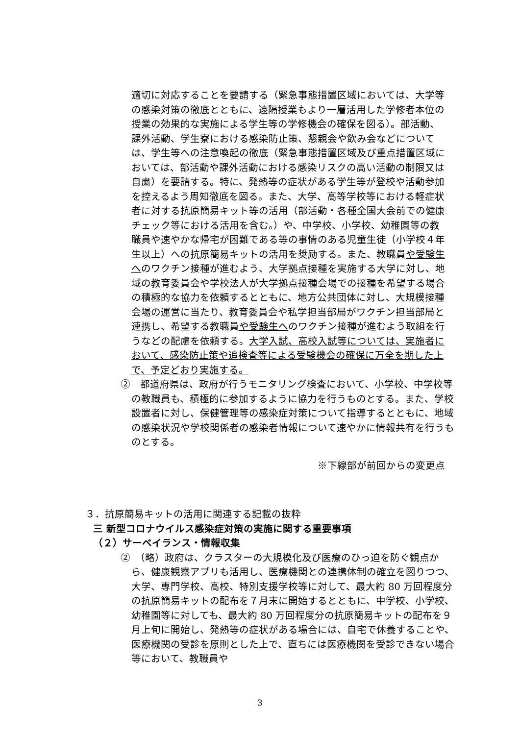適切に対応することを要請する（緊急事態措置区域においては、大学等の感染対策の徹底とともに、遠隔授業もより一層活用した学修者本位の授業の効果的な実施による学生等の学修機会の確保を図る）。部活動、課外活動、学生寮における感染防止策、懇親会や飲み会などについては、学生等への注意喚起の徹底（緊急事態措置区域及び重点措置区域においては、部活動や課外活動における感染リスクの高い活動の制限又は自粛）を要請する。特に、発熱等の症状がある学生等が登校や活動参加を控えるよう周知徹底を図る。また、大学、高等学校等における軽症状者に対する抗原簡易キット等の活用（部活動・各種全国大会前での健康チェック等における活用を含む。）や、中学校、小学校、幼稚園等の教職員や速やかな帰宅が困難である等の事情のある児童生徒（小学校４年生以上）への抗原簡易キットの活用を奨励する。また、教職員や受験生へのワクチン接種が進むよう、大学拠点接種を実施する大学に対し、地域の教育委員会や学校法人が大学拠点接種会場での接種を希望する場合の積極的な協力を依頼するとともに、地方公共団体に対し、大規模接種会場の運営に当たり、教育委員会や私学担当部局がワクチン担当部局と連携し、希望する教職員や受験生へのワクチン接種が進むよう取組を行うなどの配慮を依頼する。大学入試、高校入試等については、実施者において、感染防止策や追検査等による受験機会の確保に万全を期した上で、予定どおり実施する。
②　都道府県は、政府が行うモニタリング検査において、小学校、中学校等の教職員も、積極的に参加するように協力を行うものとする。また、学校設置者に対し、保健管理等の感染症対策について指導するとともに、地域の感染状況や学校関係者の感染者情報について速やかに情報共有を行うものとする。
※下線部が前回からの変更点
３．抗原簡易キットの活用に関連する記載の抜粋
三 新型コロナウイルス感染症対策の実施に関する重要事項
（２）サーベイランス・情報収集
②　（略）政府は、クラスターの大規模化及び医療のひっ迫を防ぐ観点から、健康観察アプリも活用し、医療機関との連携体制の確立を図りつつ、大学、専門学校、高校、特別支援学校等に対して、最大約 80 万回程度分の抗原簡易キットの配布を７月末に開始するとともに、中学校、小学校、幼稚園等に対しても、最大約 80 万回程度分の抗原簡易キットの配布を９月上旬に開始し、発熱等の症状がある場合には、自宅で休養することや、医療機関の受診を原則とした上で、直ちには医療機関を受診できない場合等において、教職員や
3